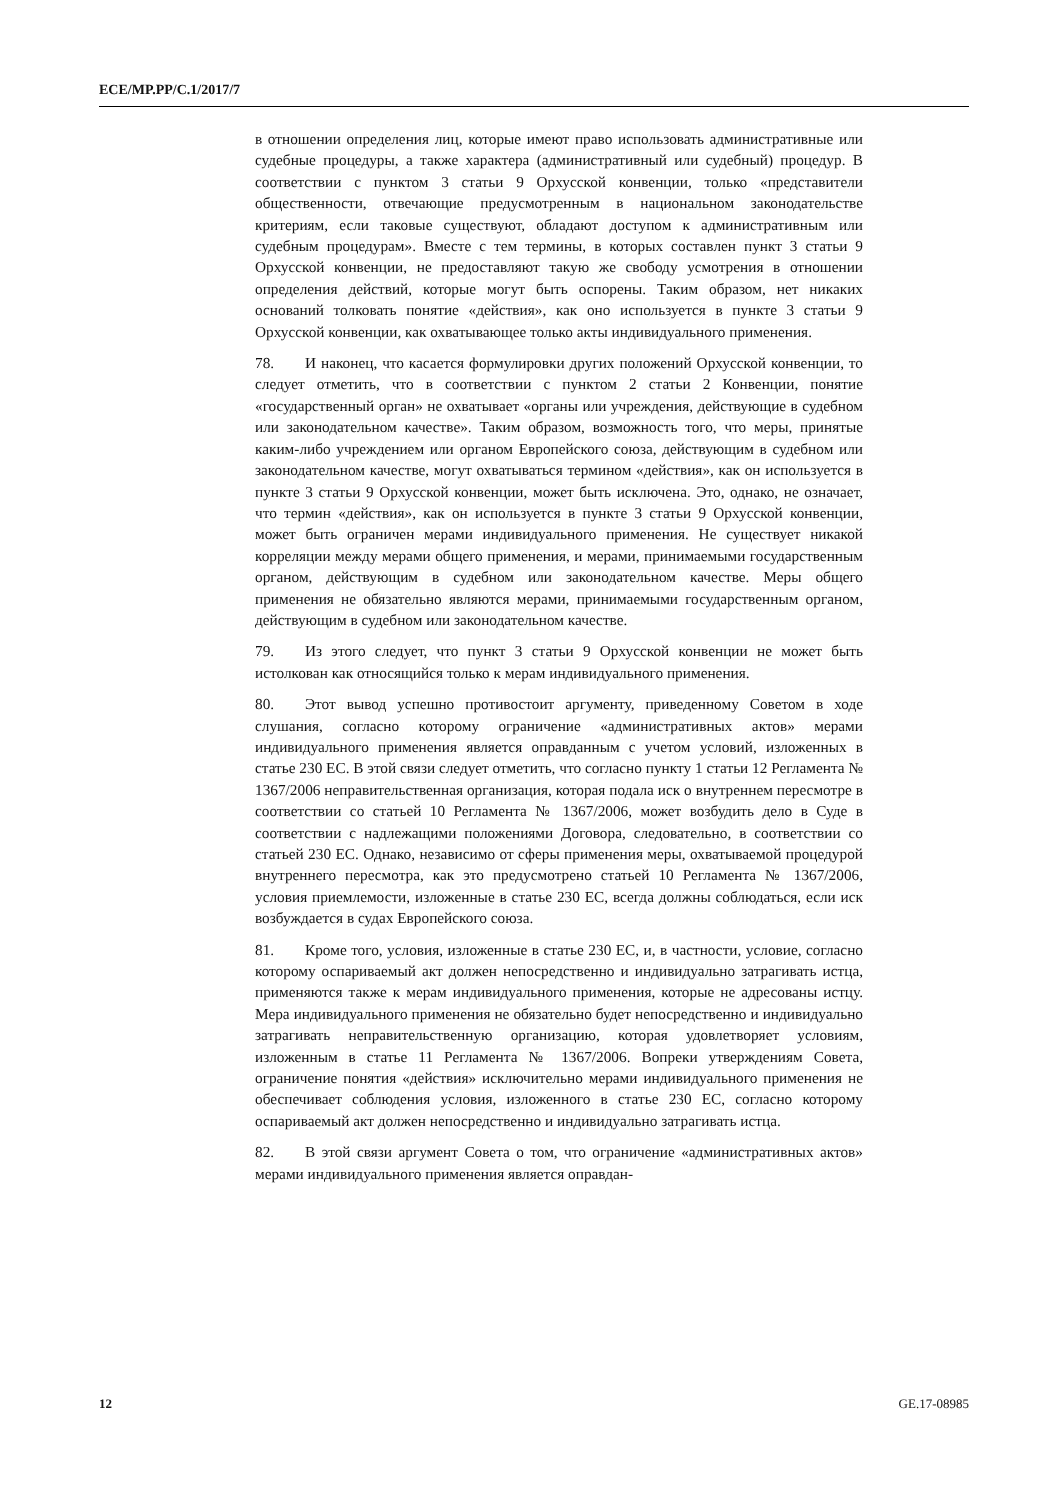ECE/MP.PP/C.1/2017/7
в отношении определения лиц, которые имеют право использовать административные или судебные процедуры, а также характера (административный или судебный) процедур. В соответствии с пунктом 3 статьи 9 Орхусской конвенции, только «представители общественности, отвечающие предусмотренным в национальном законодательстве критериям, если таковые существуют, обладают доступом к административным или судебным процедурам». Вместе с тем термины, в которых составлен пункт 3 статьи 9 Орхусской конвенции, не предоставляют такую же свободу усмотрения в отношении определения действий, которые могут быть оспорены. Таким образом, нет никаких оснований толковать понятие «действия», как оно используется в пункте 3 статьи 9 Орхусской конвенции, как охватывающее только акты индивидуального применения.
78. И наконец, что касается формулировки других положений Орхусской конвенции, то следует отметить, что в соответствии с пунктом 2 статьи 2 Конвенции, понятие «государственный орган» не охватывает «органы или учреждения, действующие в судебном или законодательном качестве». Таким образом, возможность того, что меры, принятые каким-либо учреждением или органом Европейского союза, действующим в судебном или законодательном качестве, могут охватываться термином «действия», как он используется в пункте 3 статьи 9 Орхусской конвенции, может быть исключена. Это, однако, не означает, что термин «действия», как он используется в пункте 3 статьи 9 Орхусской конвенции, может быть ограничен мерами индивидуального применения. Не существует никакой корреляции между мерами общего применения, и мерами, принимаемыми государственным органом, действующим в судебном или законодательном качестве. Меры общего применения не обязательно являются мерами, принимаемыми государственным органом, действующим в судебном или законодательном качестве.
79. Из этого следует, что пункт 3 статьи 9 Орхусской конвенции не может быть истолкован как относящийся только к мерам индивидуального применения.
80. Этот вывод успешно противостоит аргументу, приведенному Советом в ходе слушания, согласно которому ограничение «административных актов» мерами индивидуального применения является оправданным с учетом условий, изложенных в статье 230 ЕС. В этой связи следует отметить, что согласно пункту 1 статьи 12 Регламента № 1367/2006 неправительственная организация, которая подала иск о внутреннем пересмотре в соответствии со статьей 10 Регламента № 1367/2006, может возбудить дело в Суде в соответствии с надлежащими положениями Договора, следовательно, в соответствии со статьей 230 ЕС. Однако, независимо от сферы применения меры, охватываемой процедурой внутреннего пересмотра, как это предусмотрено статьей 10 Регламента № 1367/2006, условия приемлемости, изложенные в статье 230 ЕС, всегда должны соблюдаться, если иск возбуждается в судах Европейского союза.
81. Кроме того, условия, изложенные в статье 230 ЕС, и, в частности, условие, согласно которому оспариваемый акт должен непосредственно и индивидуально затрагивать истца, применяются также к мерам индивидуального применения, которые не адресованы истцу. Мера индивидуального применения не обязательно будет непосредственно и индивидуально затрагивать неправительственную организацию, которая удовлетворяет условиям, изложенным в статье 11 Регламента № 1367/2006. Вопреки утверждениям Совета, ограничение понятия «действия» исключительно мерами индивидуального применения не обеспечивает соблюдения условия, изложенного в статье 230 ЕС, согласно которому оспариваемый акт должен непосредственно и индивидуально затрагивать истца.
82. В этой связи аргумент Совета о том, что ограничение «административных актов» мерами индивидуального применения является оправдан-
12 GE.17-08985